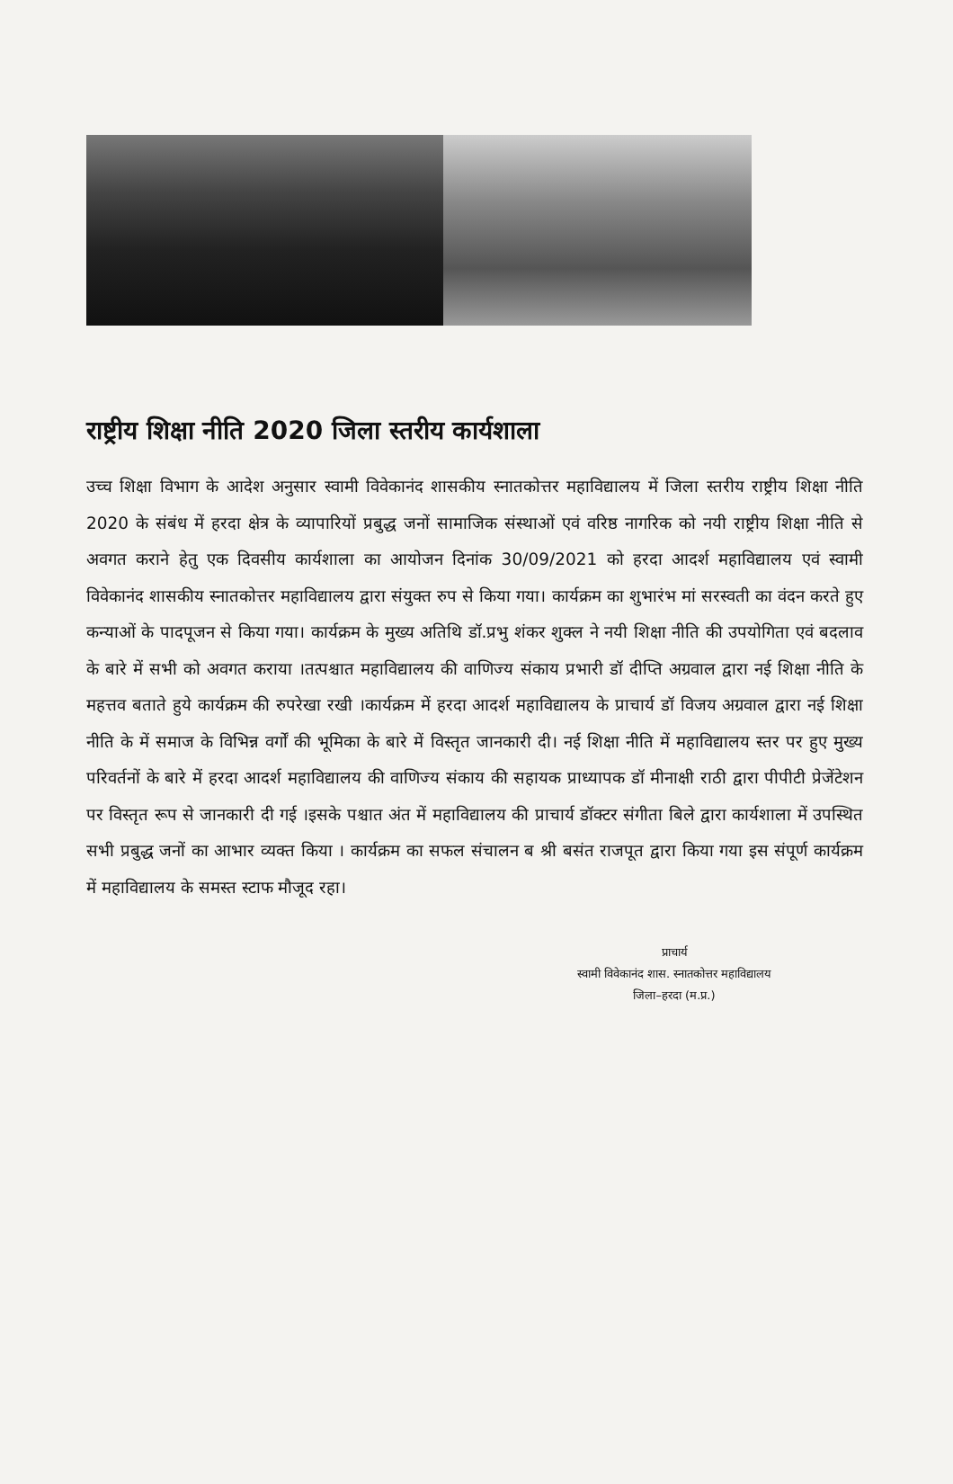राष्ट्रीय शिक्षा नीति 2020 जिला स्तरीय कार्यशाला
उच्च शिक्षा विभाग के आदेश अनुसार स्वामी विवेकानंद शासकीय स्नातकोत्तर महाविद्यालय में जिला स्तरीय राष्ट्रीय शिक्षा नीति 2020 के संबंध में हरदा क्षेत्र के व्यापारियों प्रबुद्ध जनों सामाजिक संस्थाओं एवं वरिष्ठ नागरिक को नयी राष्ट्रीय शिक्षा नीति से अवगत कराने हेतु एक दिवसीय कार्यशाला का आयोजन दिनांक 30/09/2021 को हरदा आदर्श महाविद्यालय एवं स्वामी विवेकानंद शासकीय स्नातकोत्तर महाविद्यालय द्वारा संयुक्त रुप से किया गया। कार्यक्रम का शुभारंभ मां सरस्वती का वंदन करते हुए कन्याओं के पादपूजन से किया गया। कार्यक्रम के मुख्य अतिथि डॉ.प्रभु शंकर शुक्ल ने नयी शिक्षा नीति की उपयोगिता एवं बदलाव के बारे में सभी को अवगत कराया ।तत्पश्चात महाविद्यालय की वाणिज्य संकाय प्रभारी डॉ दीप्ति अग्रवाल द्वारा नई शिक्षा नीति के महत्तव बताते हुये कार्यक्रम की रुपरेखा रखी ।कार्यक्रम में हरदा आदर्श महाविद्यालय के प्राचार्य डॉ विजय अग्रवाल द्वारा नई शिक्षा नीति के में समाज के विभिन्न वर्गों की भूमिका के बारे में विस्तृत जानकारी दी। नई शिक्षा नीति में महाविद्यालय स्तर पर हुए मुख्य परिवर्तनों के बारे में हरदा आदर्श महाविद्यालय की वाणिज्य संकाय की सहायक प्राध्यापक डॉ मीनाक्षी राठी द्वारा पीपीटी प्रेजेंटेशन पर विस्तृत रूप से जानकारी दी गई ।इसके पश्चात अंत में महाविद्यालय की प्राचार्य डॉक्टर संगीता बिले द्वारा कार्यशाला में उपस्थित सभी प्रबुद्ध जनों का आभार व्यक्त किया । कार्यक्रम का सफल संचालन ब श्री बसंत राजपूत द्वारा किया गया इस संपूर्ण कार्यक्रम में महाविद्यालय के समस्त स्टाफ मौजूद रहा।
प्राचार्य
स्वामी विवेकानंद शास. स्नातकोत्तर महाविद्यालय
जिला–हरदा (म.प्र.)